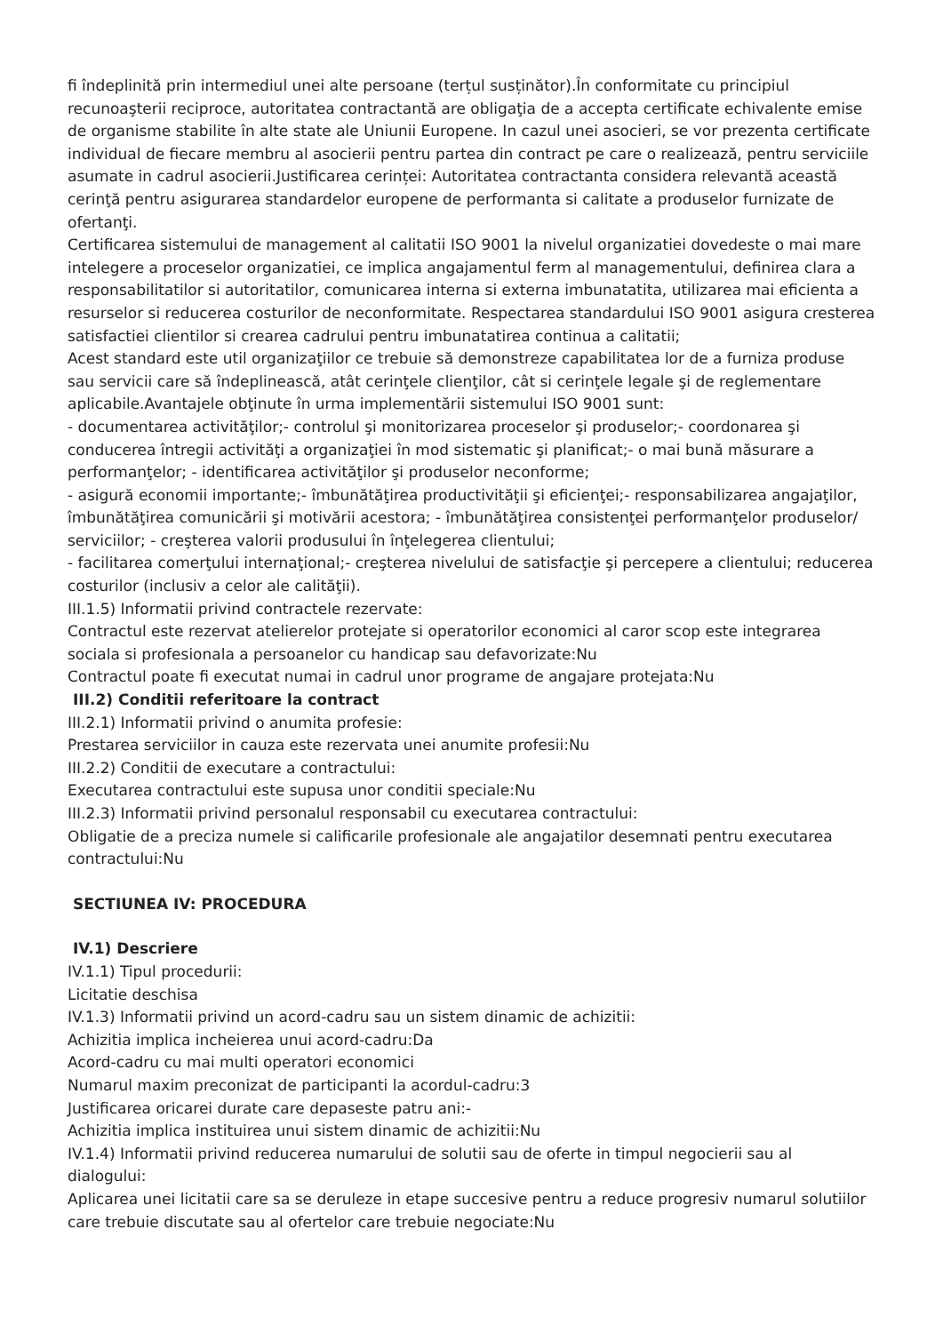fi îndeplinită prin intermediul unei alte persoane (terțul susținător).În conformitate cu principiul recunoaşterii reciproce, autoritatea contractantă are obligaţia de a accepta certificate echivalente emise de organisme stabilite în alte state ale Uniunii Europene. In cazul unei asocieri, se vor prezenta certificate individual de fiecare membru al asocierii pentru partea din contract pe care o realizează, pentru serviciile asumate in cadrul asocierii.Justificarea cerinței: Autoritatea contractanta considera relevantă această cerinţă pentru asigurarea standardelor europene de performanta si calitate a produselor furnizate de ofertanţi.
Certificarea sistemului de management al calitatii ISO 9001 la nivelul organizatiei dovedeste o mai mare intelegere a proceselor organizatiei, ce implica angajamentul ferm al managementului, definirea clara a responsabilitatilor si autoritatilor, comunicarea interna si externa imbunatatita, utilizarea mai eficienta a resurselor si reducerea costurilor de neconformitate. Respectarea standardului ISO 9001 asigura cresterea satisfactiei clientilor si crearea cadrului pentru imbunatatirea continua a calitatii;
Acest standard este util organizaţiilor ce trebuie să demonstreze capabilitatea lor de a furniza produse sau servicii care să îndeplinească, atât cerinţele clienţilor, cât si cerinţele legale şi de reglementare aplicabile.Avantajele obţinute în urma implementării sistemului ISO 9001 sunt:
- documentarea activităţilor;- controlul şi monitorizarea proceselor şi produselor;- coordonarea şi conducerea întregii activităţi a organizaţiei în mod sistematic şi planificat;- o mai bună măsurare a performanţelor; - identificarea activităţilor şi produselor neconforme;
- asigură economii importante;- îmbunătăţirea productivităţii şi eficienţei;- responsabilizarea angajaţilor, îmbunătăţirea comunicării şi motivării acestora; - îmbunătăţirea consistenţei performanţelor produselor/ serviciilor; - creşterea valorii produsului în înţelegerea clientului;
- facilitarea comerţului internaţional;- creşterea nivelului de satisfacţie şi percepere a clientului; reducerea costurilor (inclusiv a celor ale calităţii).
III.1.5) Informatii privind contractele rezervate:
Contractul este rezervat atelierelor protejate si operatorilor economici al caror scop este integrarea sociala si profesionala a persoanelor cu handicap sau defavorizate:Nu
Contractul poate fi executat numai in cadrul unor programe de angajare protejata:Nu
III.2) Conditii referitoare la contract
III.2.1) Informatii privind o anumita profesie:
Prestarea serviciilor in cauza este rezervata unei anumite profesii:Nu
III.2.2) Conditii de executare a contractului:
Executarea contractului este supusa unor conditii speciale:Nu
III.2.3) Informatii privind personalul responsabil cu executarea contractului:
Obligatie de a preciza numele si calificarile profesionale ale angajatilor desemnati pentru executarea contractului:Nu
SECTIUNEA IV: PROCEDURA
IV.1) Descriere
IV.1.1) Tipul procedurii:
Licitatie deschisa
IV.1.3) Informatii privind un acord-cadru sau un sistem dinamic de achizitii:
Achizitia implica incheierea unui acord-cadru:Da
Acord-cadru cu mai multi operatori economici
Numarul maxim preconizat de participanti la acordul-cadru:3
Justificarea oricarei durate care depaseste patru ani:-
Achizitia implica instituirea unui sistem dinamic de achizitii:Nu
IV.1.4) Informatii privind reducerea numarului de solutii sau de oferte in timpul negocierii sau al dialogului:
Aplicarea unei licitatii care sa se deruleze in etape succesive pentru a reduce progresiv numarul solutiilor care trebuie discutate sau al ofertelor care trebuie negociate:Nu